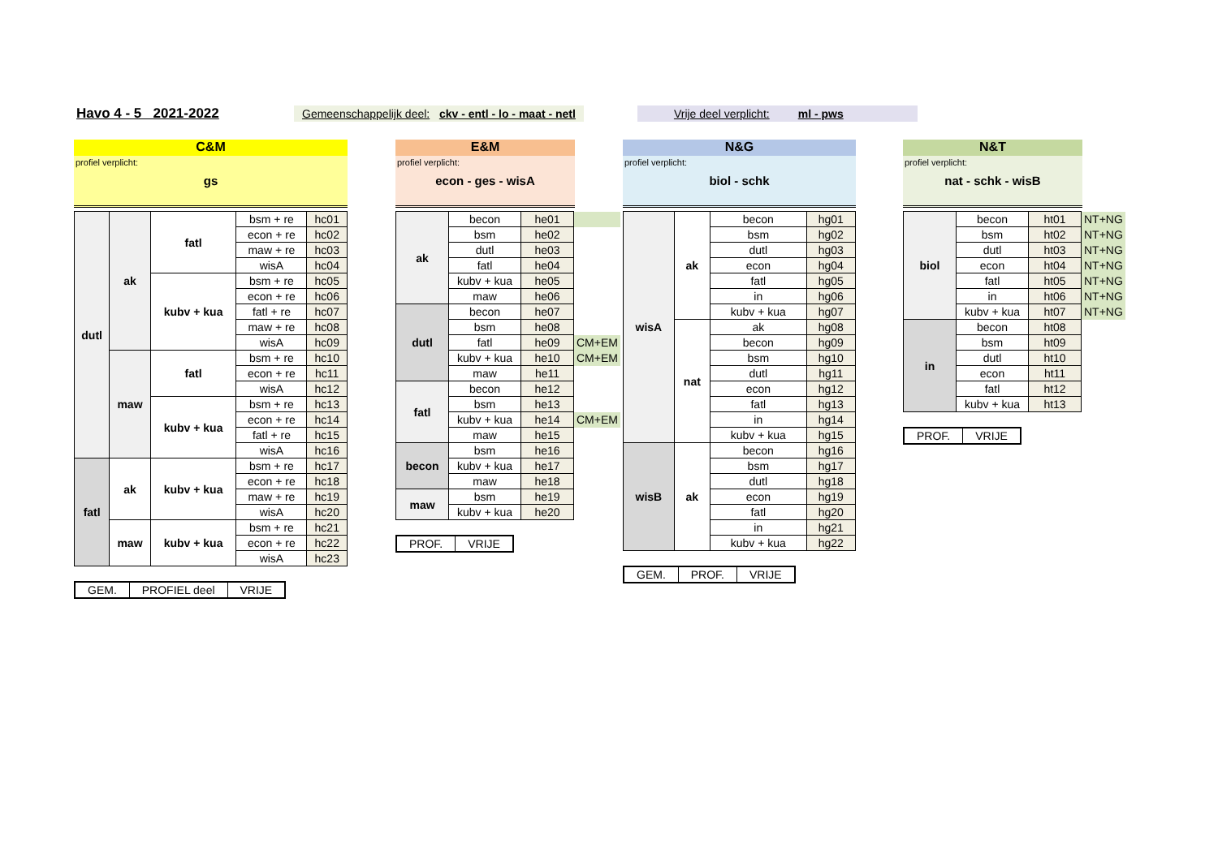Havo 4 - 5 2021-2022 Gemeenschappelijk deel: ckv - entl - lo - maat - netl Vrije deel verplicht: ml - pws
C&M
profiel verplicht:
gs
| dutl | ak | fatl | bsm + re | hc01 |
| | | | econ + re | hc02 |
| | | | maw + re | hc03 |
| | | | wisA | hc04 |
| | | kubv + kua | bsm + re | hc05 |
| | | | econ + re | hc06 |
| | | | fatl + re | hc07 |
| | | | maw + re | hc08 |
| | | | wisA | hc09 |
| | maw | fatl | bsm + re | hc10 |
| | | | econ + re | hc11 |
| | | | wisA | hc12 |
| | | kubv + kua | bsm + re | hc13 |
| | | | econ + re | hc14 |
| | | | fatl + re | hc15 |
| | | | wisA | hc16 |
| fatl | ak | kubv + kua | bsm + re | hc17 |
| | | | econ + re | hc18 |
| | | | maw + re | hc19 |
| | | | wisA | hc20 |
| | maw | kubv + kua | bsm + re | hc21 |
| | | | econ + re | hc22 |
| | | | wisA | hc23 |
| GEM. | PROFIEL deel | VRIJE |
E&M
profiel verplicht:
econ - ges - wisA
| ak | becon | he01 | |
| | bsm | he02 | |
| | dutl | he03 | |
| | fatl | he04 | |
| | kubv + kua | he05 | |
| | maw | he06 | |
| dutl | becon | he07 | |
| | bsm | he08 | |
| | fatl | he09 | CM+EM |
| | kubv + kua | he10 | CM+EM |
| | maw | he11 | |
| fatl | becon | he12 | |
| | bsm | he13 | |
| | kubv + kua | he14 | CM+EM |
| | maw | he15 | |
| becon | bsm | he16 | |
| | kubv + kua | he17 | |
| | maw | he18 | |
| maw | bsm | he19 | |
| | kubv + kua | he20 | |
| PROF. | VRIJE |
N&G
profiel verplicht:
biol - schk
| wisA | ak | becon | hg01 |
| | | bsm | hg02 |
| | | dutl | hg03 |
| | | econ | hg04 |
| | | fatl | hg05 |
| | | in | hg06 |
| | | kubv + kua | hg07 |
| | nat | ak | hg08 |
| | | becon | hg09 |
| | | bsm | hg10 |
| | | dutl | hg11 |
| | | econ | hg12 |
| | | fatl | hg13 |
| | | in | hg14 |
| | | kubv + kua | hg15 |
| wisB | ak | becon | hg16 |
| | | bsm | hg17 |
| | | dutl | hg18 |
| | | econ | hg19 |
| | | fatl | hg20 |
| | | in | hg21 |
| | | kubv + kua | hg22 |
| GEM. | PROF. | VRIJE |
N&T
profiel verplicht:
nat - schk - wisB
| biol | becon | ht01 | NT+NG |
| | bsm | ht02 | NT+NG |
| | dutl | ht03 | NT+NG |
| | econ | ht04 | NT+NG |
| | fatl | ht05 | NT+NG |
| | in | ht06 | NT+NG |
| | kubv + kua | ht07 | NT+NG |
| in | becon | ht08 | |
| | bsm | ht09 | |
| | dutl | ht10 | |
| | econ | ht11 | |
| | fatl | ht12 | |
| | kubv + kua | ht13 | |
| PROF. | VRIJE |